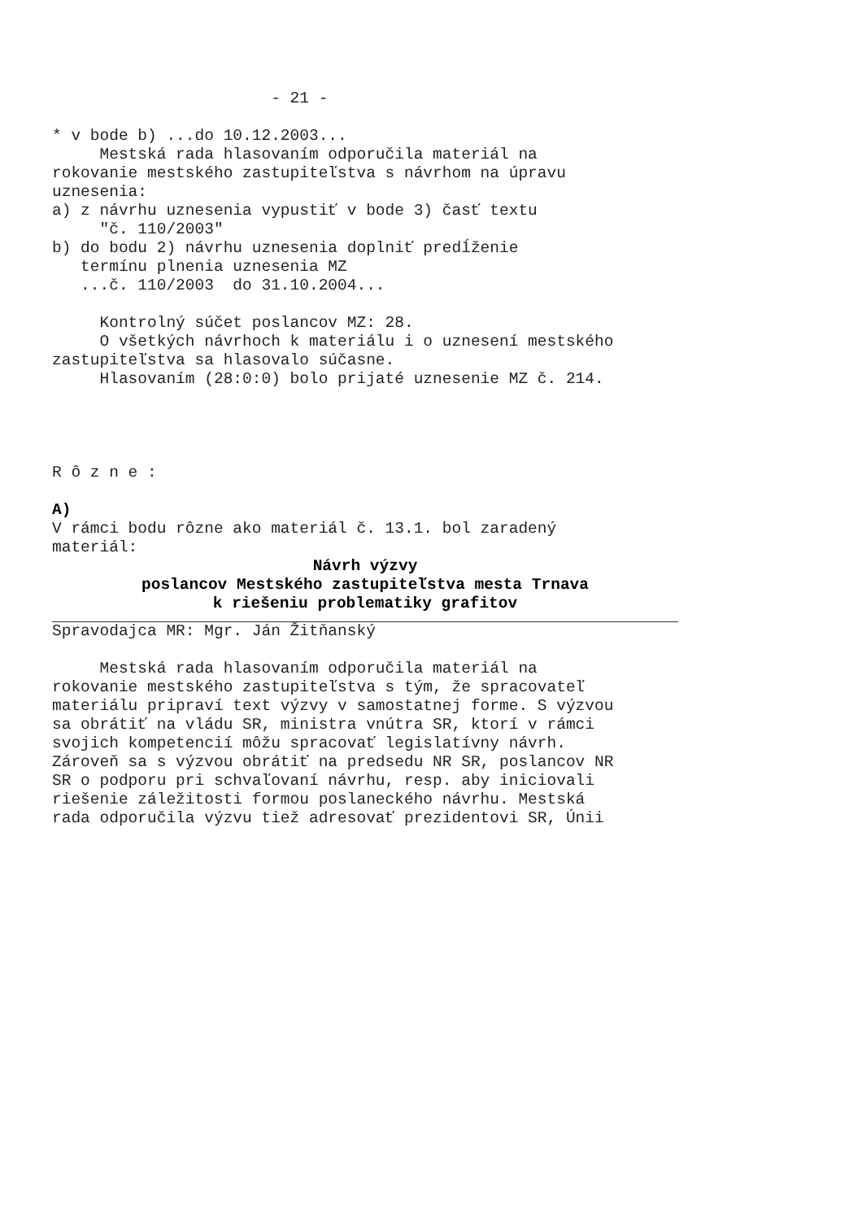- 21 - * v bode b) ...do 10.12.2003... Mestská rada hlasovaním odporučila materiál na rokovanie mestského zastupiteľstva s návrhom na úpravu uznesenia: a) z návrhu uznesenia vypustiť v bode 3) časť textu "č. 110/2003" b) do bodu 2) návrhu uznesenia doplniť predĺženie termínu plnenia uznesenia MZ ...č. 110/2003 do 31.10.2004... Kontrolný súčet poslancov MZ: 28. O všetkých návrhoch k materiálu i o uznesení mestského zastupiteľstva sa hlasovalo súčasne. Hlasovaním (28:0:0) bolo prijaté uznesenie MZ č. 214. R ô z n e : A) V rámci bodu rôzne ako materiál č. 13.1. bol zaradený materiál:
Návrh výzvy poslancov Mestského zastupiteľstva mesta Trnava k riešeniu problematiky grafitov
Spravodajca MR: Mgr. Ján Žitňanský Mestská rada hlasovaním odporučila materiál na rokovanie mestského zastupiteľstva s tým, že spracovateľ materiálu pripraví text výzvy v samostatnej forme. S výzvou sa obrátiť na vládu SR, ministra vnútra SR, ktorí v rámci svojich kompetencií môžu spracovať legislatívny návrh. Zároveň sa s výzvou obrátiť na predsedu NR SR, poslancov NR SR o podporu pri schvaľovaní návrhu, resp. aby iniciovali riešenie záležitosti formou poslaneckého návrhu. Mestská rada odporučila výzvu tiež adresovať prezidentovi SR, Únii